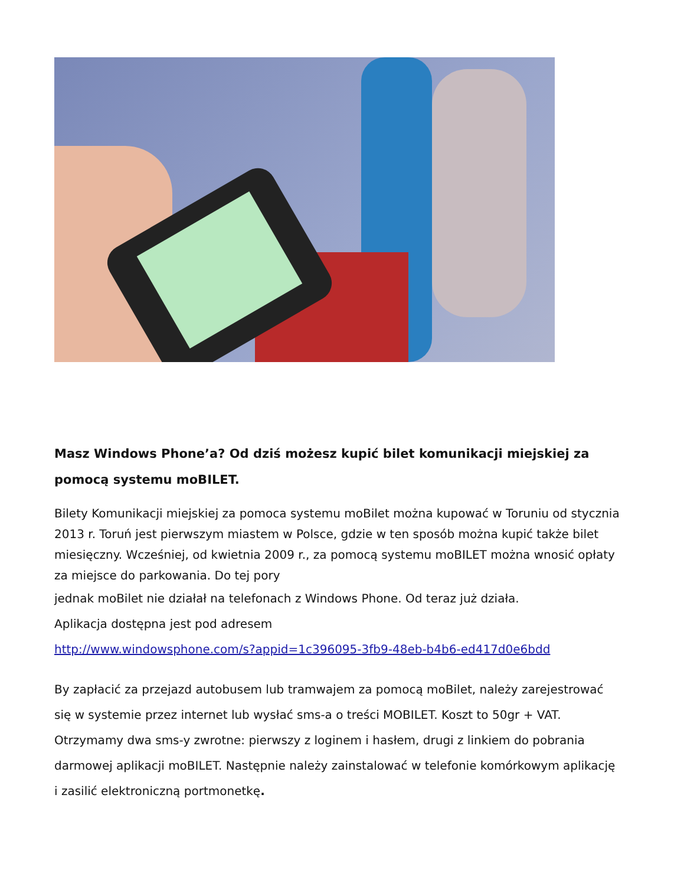Masz Windows Phone’a? Od dziś możesz kupić bilet komunikacji miejskiej za pomocą systemu moBILET.
Bilety Komunikacji miejskiej za pomoca systemu moBilet można kupować w Toruniu od stycznia 2013 r. Toruń jest pierwszym miastem w Polsce, gdzie w ten sposób można kupić także bilet miesięczny. Wcześniej, od kwietnia 2009 r., za pomocą systemu moBILET można wnosić opłaty za miejsce do parkowania. Do tej pory
jednak moBilet nie działał na telefonach z Windows Phone. Od teraz już działa.
Aplikacja dostępna jest pod adresem
http://www.windowsphone.com/s?appid=1c396095-3fb9-48eb-b4b6-ed417d0e6bdd
By zapłacić za przejazd autobusem lub tramwajem za pomocą moBilet, należy zarejestrować się w systemie przez internet lub wysłać sms-a o treści MOBILET. Koszt to 50gr + VAT. Otrzymamy dwa sms-y zwrotne: pierwszy z loginem i hasłem, drugi z linkiem do pobrania darmowej aplikacji moBILET. Następnie należy zainstalować w telefonie komórkowym aplikację i zasilić elektroniczną portmonetkę.